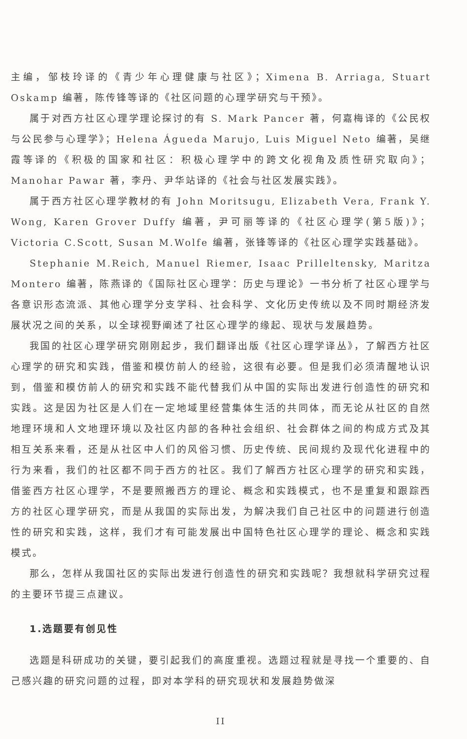主编，邹枝玲译的《青少年心理健康与社区》；Ximena B. Arriaga, Stuart Oskamp 编著，陈传锋等译的《社区问题的心理学研究与干预》。
属于对西方社区心理学理论探讨的有 S. Mark Pancer 著，何嘉梅译的《公民权与公民参与心理学》；Helena Águeda Marujo, Luis Miguel Neto 编著，吴继霞等译的《积极的国家和社区：积极心理学中的跨文化视角及质性研究取向》；Manohar Pawar 著，李丹、尹华站译的《社会与社区发展实践》。
属于西方社区心理学教材的有 John Moritsugu, Elizabeth Vera, Frank Y. Wong, Karen Grover Duffy 编著，尹可丽等译的《社区心理学(第5版)》；Victoria C.Scott, Susan M.Wolfe 编著，张锋等译的《社区心理学实践基础》。
Stephanie M.Reich, Manuel Riemer, Isaac Prilleltensky, Maritza Montero 编著，陈燕译的《国际社区心理学：历史与理论》一书分析了社区心理学与各意识形态流派、其他心理学分支学科、社会科学、文化历史传统以及不同时期经济发展状况之间的关系，以全球视野阐述了社区心理学的缘起、现状与发展趋势。
我国的社区心理学研究刚刚起步，我们翻译出版《社区心理学译丛》，了解西方社区心理学的研究和实践，借鉴和模仿前人的经验，这很有必要。但是我们必须清醒地认识到，借鉴和模仿前人的研究和实践不能代替我们从中国的实际出发进行创造性的研究和实践。这是因为社区是人们在一定地域里经营集体生活的共同体，而无论从社区的自然地理环境和人文地理环境以及社区内部的各种社会组织、社会群体之间的构成方式及其相互关系来看，还是从社区中人们的风俗习惯、历史传统、民间规约及现代化进程中的行为来看，我们的社区都不同于西方的社区。我们了解西方社区心理学的研究和实践，借鉴西方社区心理学，不是要照搬西方的理论、概念和实践模式，也不是重复和跟踪西方的社区心理学研究，而是从我国的实际出发，为解决我们自己社区中的问题进行创造性的研究和实践，这样，我们才有可能发展出中国特色社区心理学的理论、概念和实践模式。
那么，怎样从我国社区的实际出发进行创造性的研究和实践呢？我想就科学研究过程的主要环节提三点建议。
1.选题要有创见性
选题是科研成功的关键，要引起我们的高度重视。选题过程就是寻找一个重要的、自己感兴趣的研究问题的过程，即对本学科的研究现状和发展趋势做深
II